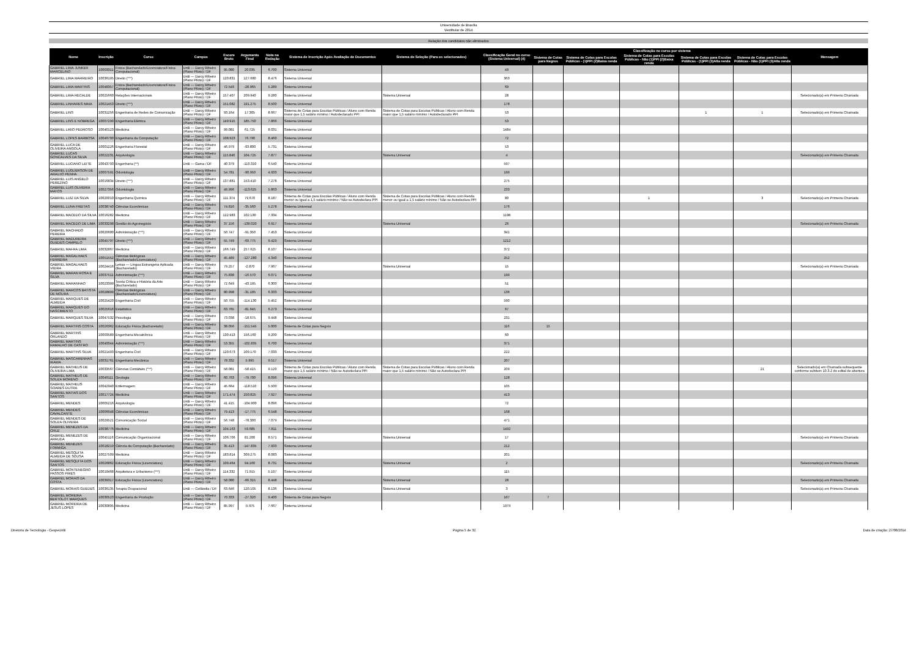Universidade de Brasília
Vestibular de 2014
Relação dos candidatos não eliminados
| Nome | Inscrição | Curso | Campus | Escore Bruto | Argumento Final | Nota na Redação | Sistema de Inscrição Após Avaliação de Documentos | Sistema de Seleção (Para os selecionados) | Classificação Geral no curso (Sistema Universal) (4) | Classificação no curso por sistema | | | | | Mensagem |
| --- | --- | --- | --- | --- | --- | --- | --- | --- | --- | --- | --- | --- | --- | --- | --- |
| | | | | | | | | | | Sistema de Cotas para Negros | Sistema de Cotas para Escolas Públicas - (1)PPI (2)Baixa renda | Sistema de Cotas para Escolas Públicas - Não (1)PPI (2)Baixa renda | Sistema de Cotas para Escolas Públicas - (1)PPI (3)Alta renda | Sistema de Cotas para Escolas Públicas - Não (1)PPI (3)Alta renda | |
| GABRIEL LIMA JUNKER MARCELINO | 10003311 | Física (Bacharelado/Licenciatura/Física Computacional) | UnB — Darcy Ribeiro (Plano Piloto) / DF | 95.080 | 20.035 | 6.700 | Sistema Universal | | 49 | | | | | | |
| GABRIEL LIMA MARREIRO | 10036195 | Direito (***) | UnB — Darcy Ribeiro (Plano Piloto) / DF | 120.831 | 127.680 | 8.476 | Sistema Universal | | 363 | | | | | | |
| GABRIEL LIMA MARTINS | 10048357 | Física (Bacharelado/Licenciatura/Física Computacional) | UnB — Darcy Ribeiro (Plano Piloto) / DF | 72.549 | -28.965 | 5.289 | Sistema Universal | | 69 | | | | | | |
| GABRIEL LIMA RECALDE | 10025660 | Relações Internacionais | UnB — Darcy Ribeiro (Plano Piloto) / DF | 157.407 | 209.940 | 9.280 | Sistema Universal | Sistema Universal | 28 | | | | | | Selecionado(a) em Primeira Chamada |
| GABRIEL LINHARES MAIA | 10021453 | Direito (***) | UnB — Darcy Ribeiro (Plano Piloto) / DF | 151.082 | 191.275 | 8.500 | Sistema Universal | | 178 | | | | | | |
| GABRIEL LINS | 10031256 | Engenharia de Redes de Comunicação | UnB — Darcy Ribeiro (Plano Piloto) / DF | 93.164 | 17.305 | 8.667 | Sistema de Cotas para Escolas Públicas / Aluno com Renda maior que 1,5 salário mínimo / Autodeclarado PPI | Sistema de Cotas para Escolas Públicas / Aluno com Renda maior que 1,5 salário mínimo / Autodeclarado PPI | 53 | | | | 1 | 1 | Selecionado(a) em Primeira Chamada |
| GABRIEL LINS E NOBREGA | 10007299 | Engenharia Elétrica | UnB — Darcy Ribeiro (Plano Piloto) / DF | 149.915 | 185.750 | 7.866 | Sistema Universal | | 53 | | | | | | |
| GABRIEL LIRIO PEDROSO | 10040123 | Medicina | UnB — Darcy Ribeiro (Plano Piloto) / DF | 99.081 | 61.725 | 8.031 | Sistema Universal | | 1484 | | | | | | |
| GABRIEL LOPES BARBOSA | 10046700 | Engenharia da Computação | UnB — Darcy Ribeiro (Plano Piloto) / DF | 108.923 | 76.790 | 8.460 | Sistema Universal | | 72 | | | | | | |
| GABRIEL LUCA DE OLIVEIRA ANGOLA | 10001226 | Engenharia Florestal | UnB — Darcy Ribeiro (Plano Piloto) / DF | 46.979 | -93.800 | 5.731 | Sistema Universal | | 53 | | | | | | |
| GABRIEL LUCAS GONCALVES DA SILVA | 10022231 | Arquivologia | UnB — Darcy Ribeiro (Plano Piloto) / DF | 115.840 | 104.725 | 7.877 | Sistema Universal | Sistema Universal | 4 | | | | | | Selecionado(a) em Primeira Chamada |
| GABRIEL LUCIANO LEITE | 10043793 | Engenharia (**) | UnB — Gama / DF | 40.379 | -110.310 | 6.540 | Sistema Universal | | 597 | | | | | | |
| GABRIEL LUGUERSON DE ARAUJO PENHA | 10007591 | Odontologia | UnB — Darcy Ribeiro (Plano Piloto) / DF | 54.781 | -90.950 | 4.933 | Sistema Universal | | 199 | | | | | | |
| GABRIEL LUIS ANGELO PEREZINO | 10016834 | Direito (***) | UnB — Darcy Ribeiro (Plano Piloto) / DF | 137.881 | 153.410 | 7.278 | Sistema Universal | | 275 | | | | | | |
| GABRIEL LUIS OLIVEIRA MATOS | 10027356 | Odontologia | UnB — Darcy Ribeiro (Plano Piloto) / DF | 49.996 | -113.625 | 5.863 | Sistema Universal | | 233 | | | | | | |
| GABRIEL LUIZ DA SILVA | 10020010 | Engenharia Química | UnB — Darcy Ribeiro (Plano Piloto) / DF | 111.374 | 79.670 | 8.187 | Sistema de Cotas para Escolas Públicas / Aluno com Renda menor ou igual a 1,5 salário mínimo / Não se Autodeclara PPI | Sistema de Cotas para Escolas Públicas / Aluno com Renda menor ou igual a 1,5 salário mínimo / Não se Autodeclara PPI | 80 | | | 1 | | 3 | Selecionado(a) em Primeira Chamada |
| GABRIEL LUNA FREITAS | 10038740 | Ciências Econômicas | UnB — Darcy Ribeiro (Plano Piloto) / DF | 74.816 | -35.560 | 5.278 | Sistema Universal | | 176 | | | | | | |
| GABRIEL MACEDO DA SILVA | 10016282 | Medicina | UnB — Darcy Ribeiro (Plano Piloto) / DF | 122.983 | 102.130 | 7.334 | Sistema Universal | | 1198 | | | | | | |
| GABRIEL MACEDO DE LIMA | 10033298 | Gestão do Agronegócio | UnB — Darcy Ribeiro (Plano Piloto) / DF | 37.156 | -139.020 | 6.917 | Sistema Universal | Sistema Universal | 26 | | | | | | Selecionado(a) em Primeira Chamada |
| GABRIEL MACHADO PEREIRA | 10020600 | Administração (***) | UnB — Darcy Ribeiro (Plano Piloto) / DF | 50.747 | -91.350 | 7.453 | Sistema Universal | | 341 | | | | | | |
| GABRIEL MADUREIRA GUEDES CAMPELO | 10045797 | Direito (***) | UnB — Darcy Ribeiro (Plano Piloto) / DF | 55.749 | -69.775 | 9.429 | Sistema Universal | | 1212 | | | | | | |
| GABRIEL MAFRA LIMA | 10032867 | Medicina | UnB — Darcy Ribeiro (Plano Piloto) / DF | 166.749 | 257.625 | 8.107 | Sistema Universal | | 372 | | | | | | |
| GABRIEL MAGALHAES FERREIRA | 10051552 | Ciências Biológicas (Bacharelado/Licenciatura) | UnB — Darcy Ribeiro (Plano Piloto) / DF | 45.489 | -127.280 | 4.340 | Sistema Universal | | 252 | | | | | | |
| GABRIEL MAGALHAES VIEIRA | 10024416 | Letras — Língua Estrangeira Aplicada (Bacharelado) | UnB — Darcy Ribeiro (Plano Piloto) / DF | 79.257 | -2.870 | 7.967 | Sistema Universal | Sistema Universal | 15 | | | | | | Selecionado(a) em Primeira Chamada |
| GABRIEL MARAN ROSA E SILVA | 10037511 | Administração (***) | UnB — Darcy Ribeiro (Plano Piloto) / DF | 75.838 | -16.570 | 6.071 | Sistema Universal | | 199 | | | | | | |
| GABRIEL MARANHAO | 10023399 | Teoria Crítica e História da Arte (Bacharelado) | UnB — Darcy Ribeiro (Plano Piloto) / DF | 72.649 | -43.195 | 6.300 | Sistema Universal | | 51 | | | | | | |
| GABRIEL MARCOS BATISTA DE MOURA | 10028899 | Ciências Biológicas (Bacharelado/Licenciatura) | UnB — Darcy Ribeiro (Plano Piloto) / DF | 80.998 | -31.105 | 6.333 | Sistema Universal | | 136 | | | | | | |
| GABRIEL MARQUES DE ALMEIDA | 10025420 | Engenharia Civil | UnB — Darcy Ribeiro (Plano Piloto) / DF | 50.755 | -114.130 | 5.452 | Sistema Universal | | 590 | | | | | | |
| GABRIEL MARQUES DO NASCIMENTO | 10025616 | Estatística | UnB — Darcy Ribeiro (Plano Piloto) / DF | 63.765 | -81.645 | 6.273 | Sistema Universal | | 67 | | | | | | |
| GABRIEL MARQUES SILVA | 10047532 | Psicologia | UnB — Darcy Ribeiro (Plano Piloto) / DF | 73.038 | -18.675 | 9.448 | Sistema Universal | | 231 | | | | | | |
| GABRIEL MARTINS COSTA | 10026362 | Educação Física (Bacharelado) | UnB — Darcy Ribeiro (Plano Piloto) / DF | 38.056 | -151.545 | 5.000 | Sistema de Cotas para Negros | | 116 | 15 | | | | | |
| GABRIEL MARTINS ORLANDO | 10003589 | Engenharia Mecatrônica | UnB — Darcy Ribeiro (Plano Piloto) / DF | 130.413 | 156.160 | 9.200 | Sistema Universal | | 60 | | | | | | |
| GABRIEL MARTINS RAMALHO DE CASTRO | 10040044 | Administração (***) | UnB — Darcy Ribeiro (Plano Piloto) / DF | 53.355 | -102.835 | 6.700 | Sistema Universal | | 371 | | | | | | |
| GABRIEL MARTINS SILVA | 10021493 | Engenharia Civil | UnB — Darcy Ribeiro (Plano Piloto) / DF | 120.673 | 109.170 | 7.033 | Sistema Universal | | 222 | | | | | | |
| GABRIEL MASCARENHAS IKAWA | 10031761 | Engenharia Mecânica | UnB — Darcy Ribeiro (Plano Piloto) / DF | 78.332 | 5.995 | 9.517 | Sistema Universal | | 207 | | | | | | |
| GABRIEL MATHEUS DE OLIVEIRA LIMA | 10033567 | Ciências Contábeis (***) | UnB — Darcy Ribeiro (Plano Piloto) / DF | 58.081 | -58.415 | 9.120 | Sistema de Cotas para Escolas Públicas / Aluno com Renda maior que 1,5 salário mínimo / Não se Autodeclara PPI | Sistema de Cotas para Escolas Públicas / Aluno com Renda maior que 1,5 salário mínimo / Não se Autodeclara PPI | 209 | | | | | 21 | Selecionado(a) em Chamada subsequente conforme subitem 10.3.2 do edital de abertura |
| GABRIEL MATHEUS DE SOUZA MORENO | 10046111 | Geologia | UnB — Darcy Ribeiro (Plano Piloto) / DF | 60.763 | -79.700 | 8.096 | Sistema Universal | | 128 | | | | | | |
| GABRIEL MATHEUS SOARES DUTRA | 10042940 | Enfermagem | UnB — Darcy Ribeiro (Plano Piloto) / DF | 45.664 | -118.510 | 5.500 | Sistema Universal | | 105 | | | | | | |
| GABRIEL MATIAS DOS SANTOS | 10017724 | Medicina | UnB — Darcy Ribeiro (Plano Piloto) / DF | 171.474 | 250.825 | 7.927 | Sistema Universal | | 413 | | | | | | |
| GABRIEL MENDES | 10005216 | Arquivologia | UnB — Darcy Ribeiro (Plano Piloto) / DF | 41.415 | -104.900 | 8.096 | Sistema Universal | | 72 | | | | | | |
| GABRIEL MENDES CAVALCANTE | 10006648 | Ciências Econômicas | UnB — Darcy Ribeiro (Plano Piloto) / DF | 79.413 | -17.775 | 6.548 | Sistema Universal | | 168 | | | | | | |
| GABRIEL MENDES DE SOUZA OLIVEIRA | 10029521 | Comunicação Social | UnB — Darcy Ribeiro (Plano Piloto) / DF | 56.748 | -78.300 | 7.079 | Sistema Universal | | 471 | | | | | | |
| GABRIEL MENEZES DA CRUZ | 10038776 | Medicina | UnB — Darcy Ribeiro (Plano Piloto) / DF | 104.163 | 59.685 | 7.811 | Sistema Universal | | 1492 | | | | | | |
| GABRIEL MENEZES DE ARRUDA | 10045116 | Comunicação Organizacional | UnB — Darcy Ribeiro (Plano Piloto) / DF | 106.706 | 81.200 | 8.571 | Sistema Universal | Sistema Universal | 17 | | | | | | Selecionado(a) em Primeira Chamada |
| GABRIEL MENEZES FORMIGA | 10018219 | Ciência da Computação (Bacharelado) | UnB — Darcy Ribeiro (Plano Piloto) / DF | 35.413 | -147.835 | 7.933 | Sistema Universal | | 212 | | | | | | |
| GABRIEL MESQUITA ALMEIDA DE SOUSA | 10027509 | Medicina | UnB — Darcy Ribeiro (Plano Piloto) / DF | 183.814 | 309.275 | 8.083 | Sistema Universal | | 201 | | | | | | |
| GABRIEL MESQUITA DOS SANTOS | 10026862 | Educação Física (Licenciatura) | UnB — Darcy Ribeiro (Plano Piloto) / DF | 109.464 | 94.160 | 8.731 | Sistema Universal | Sistema Universal | 2 | | | | | | Selecionado(a) em Primeira Chamada |
| GABRIEL MONTENEGRO PASSOS PIRES | 10019468 | Arquitetura e Urbanismo (***) | UnB — Darcy Ribeiro (Plano Piloto) / DF | 114.332 | 71.915 | 5.197 | Sistema Universal | | 115 | | | | | | |
| GABRIEL MORAIS DA COSTA | 10039317 | Educação Física (Licenciatura) | UnB — Darcy Ribeiro (Plano Piloto) / DF | 58.080 | -66.315 | 8.448 | Sistema Universal | Sistema Universal | 28 | | | | | | Selecionado(a) em Primeira Chamada |
| GABRIEL MORAIS GUEDES | 10036135 | Terapia Ocupacional | UnB — Ceilândia / DF | 63.646 | 120.105 | 8.136 | Sistema Universal | Sistema Universal | 3 | | | | | | Selecionado(a) em Primeira Chamada |
| GABRIEL MOREIRA BERTOLOT MARQUES | 10030523 | Engenharia de Produção | UnB — Darcy Ribeiro (Plano Piloto) / DF | 70.333 | -27.320 | 9.400 | Sistema de Cotas para Negros | | 167 | 7 | | | | | |
| GABRIEL MOREIRA DE JESUS LOPES | 10030895 | Medicina | UnB — Darcy Ribeiro (Plano Piloto) / DF | 85.997 | -5.975 | 7.667 | Sistema Universal | | 1979 | | | | | | |
Diretoria de Tecnologia - CespeUnB Página 5 de 32 Data de criação: 27/08/2014